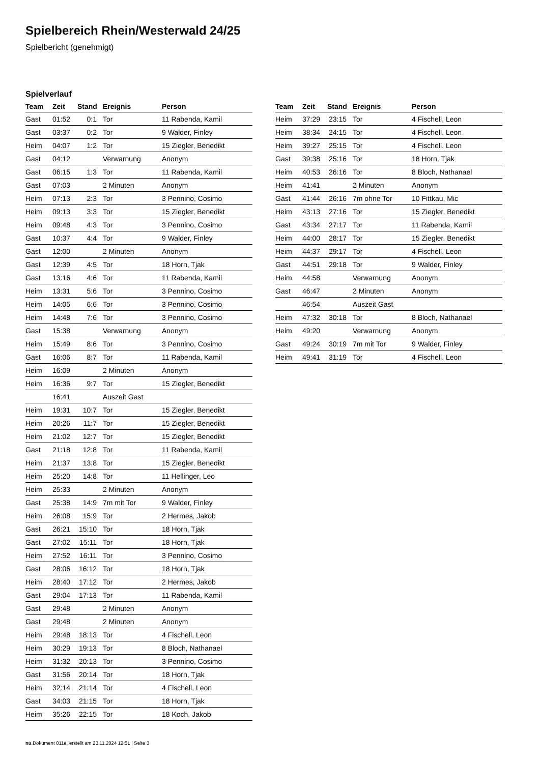Spielbereich Rhein/Westerwald 24/25
Spielbericht (genehmigt)
Spielverlauf
| Team | Zeit | Stand | Ereignis | Person |
| --- | --- | --- | --- | --- |
| Gast | 01:52 | 0:1 | Tor | 11 Rabenda, Kamil |
| Gast | 03:37 | 0:2 | Tor | 9 Walder, Finley |
| Heim | 04:07 | 1:2 | Tor | 15 Ziegler, Benedikt |
| Gast | 04:12 | | Verwarnung | Anonym |
| Gast | 06:15 | 1:3 | Tor | 11 Rabenda, Kamil |
| Gast | 07:03 | | 2 Minuten | Anonym |
| Heim | 07:13 | 2:3 | Tor | 3 Pennino, Cosimo |
| Heim | 09:13 | 3:3 | Tor | 15 Ziegler, Benedikt |
| Heim | 09:48 | 4:3 | Tor | 3 Pennino, Cosimo |
| Gast | 10:37 | 4:4 | Tor | 9 Walder, Finley |
| Gast | 12:00 | | 2 Minuten | Anonym |
| Gast | 12:39 | 4:5 | Tor | 18 Horn, Tjak |
| Gast | 13:16 | 4:6 | Tor | 11 Rabenda, Kamil |
| Heim | 13:31 | 5:6 | Tor | 3 Pennino, Cosimo |
| Heim | 14:05 | 6:6 | Tor | 3 Pennino, Cosimo |
| Heim | 14:48 | 7:6 | Tor | 3 Pennino, Cosimo |
| Gast | 15:38 | | Verwarnung | Anonym |
| Heim | 15:49 | 8:6 | Tor | 3 Pennino, Cosimo |
| Gast | 16:06 | 8:7 | Tor | 11 Rabenda, Kamil |
| Heim | 16:09 | | 2 Minuten | Anonym |
| Heim | 16:36 | 9:7 | Tor | 15 Ziegler, Benedikt |
| | 16:41 | | Auszeit Gast | |
| Heim | 19:31 | 10:7 | Tor | 15 Ziegler, Benedikt |
| Heim | 20:26 | 11:7 | Tor | 15 Ziegler, Benedikt |
| Heim | 21:02 | 12:7 | Tor | 15 Ziegler, Benedikt |
| Gast | 21:18 | 12:8 | Tor | 11 Rabenda, Kamil |
| Heim | 21:37 | 13:8 | Tor | 15 Ziegler, Benedikt |
| Heim | 25:20 | 14:8 | Tor | 11 Hellinger, Leo |
| Heim | 25:33 | | 2 Minuten | Anonym |
| Gast | 25:38 | 14:9 | 7m mit Tor | 9 Walder, Finley |
| Heim | 26:08 | 15:9 | Tor | 2 Hermes, Jakob |
| Gast | 26:21 | 15:10 | Tor | 18 Horn, Tjak |
| Gast | 27:02 | 15:11 | Tor | 18 Horn, Tjak |
| Heim | 27:52 | 16:11 | Tor | 3 Pennino, Cosimo |
| Gast | 28:06 | 16:12 | Tor | 18 Horn, Tjak |
| Heim | 28:40 | 17:12 | Tor | 2 Hermes, Jakob |
| Gast | 29:04 | 17:13 | Tor | 11 Rabenda, Kamil |
| Gast | 29:48 | | 2 Minuten | Anonym |
| Gast | 29:48 | | 2 Minuten | Anonym |
| Heim | 29:48 | 18:13 | Tor | 4 Fischell, Leon |
| Heim | 30:29 | 19:13 | Tor | 8 Bloch, Nathanael |
| Heim | 31:32 | 20:13 | Tor | 3 Pennino, Cosimo |
| Gast | 31:56 | 20:14 | Tor | 18 Horn, Tjak |
| Heim | 32:14 | 21:14 | Tor | 4 Fischell, Leon |
| Gast | 34:03 | 21:15 | Tor | 18 Horn, Tjak |
| Heim | 35:26 | 22:15 | Tor | 18 Koch, Jakob |
| Team | Zeit | Stand | Ereignis | Person |
| --- | --- | --- | --- | --- |
| Heim | 37:29 | 23:15 | Tor | 4 Fischell, Leon |
| Heim | 38:34 | 24:15 | Tor | 4 Fischell, Leon |
| Heim | 39:27 | 25:15 | Tor | 4 Fischell, Leon |
| Gast | 39:38 | 25:16 | Tor | 18 Horn, Tjak |
| Heim | 40:53 | 26:16 | Tor | 8 Bloch, Nathanael |
| Heim | 41:41 | | 2 Minuten | Anonym |
| Gast | 41:44 | 26:16 | 7m ohne Tor | 10 Fittkau, Mic |
| Heim | 43:13 | 27:16 | Tor | 15 Ziegler, Benedikt |
| Gast | 43:34 | 27:17 | Tor | 11 Rabenda, Kamil |
| Heim | 44:00 | 28:17 | Tor | 15 Ziegler, Benedikt |
| Heim | 44:37 | 29:17 | Tor | 4 Fischell, Leon |
| Gast | 44:51 | 29:18 | Tor | 9 Walder, Finley |
| Heim | 44:58 | | Verwarnung | Anonym |
| Gast | 46:47 | | 2 Minuten | Anonym |
| | 46:54 | | Auszeit Gast | |
| Heim | 47:32 | 30:18 | Tor | 8 Bloch, Nathanael |
| Heim | 49:20 | | Verwarnung | Anonym |
| Gast | 49:24 | 30:19 | 7m mit Tor | 9 Walder, Finley |
| Heim | 49:41 | 31:19 | Tor | 4 Fischell, Leon |
nu.Dokument 011e, erstellt am 23.11.2024 12:51 | Seite 3